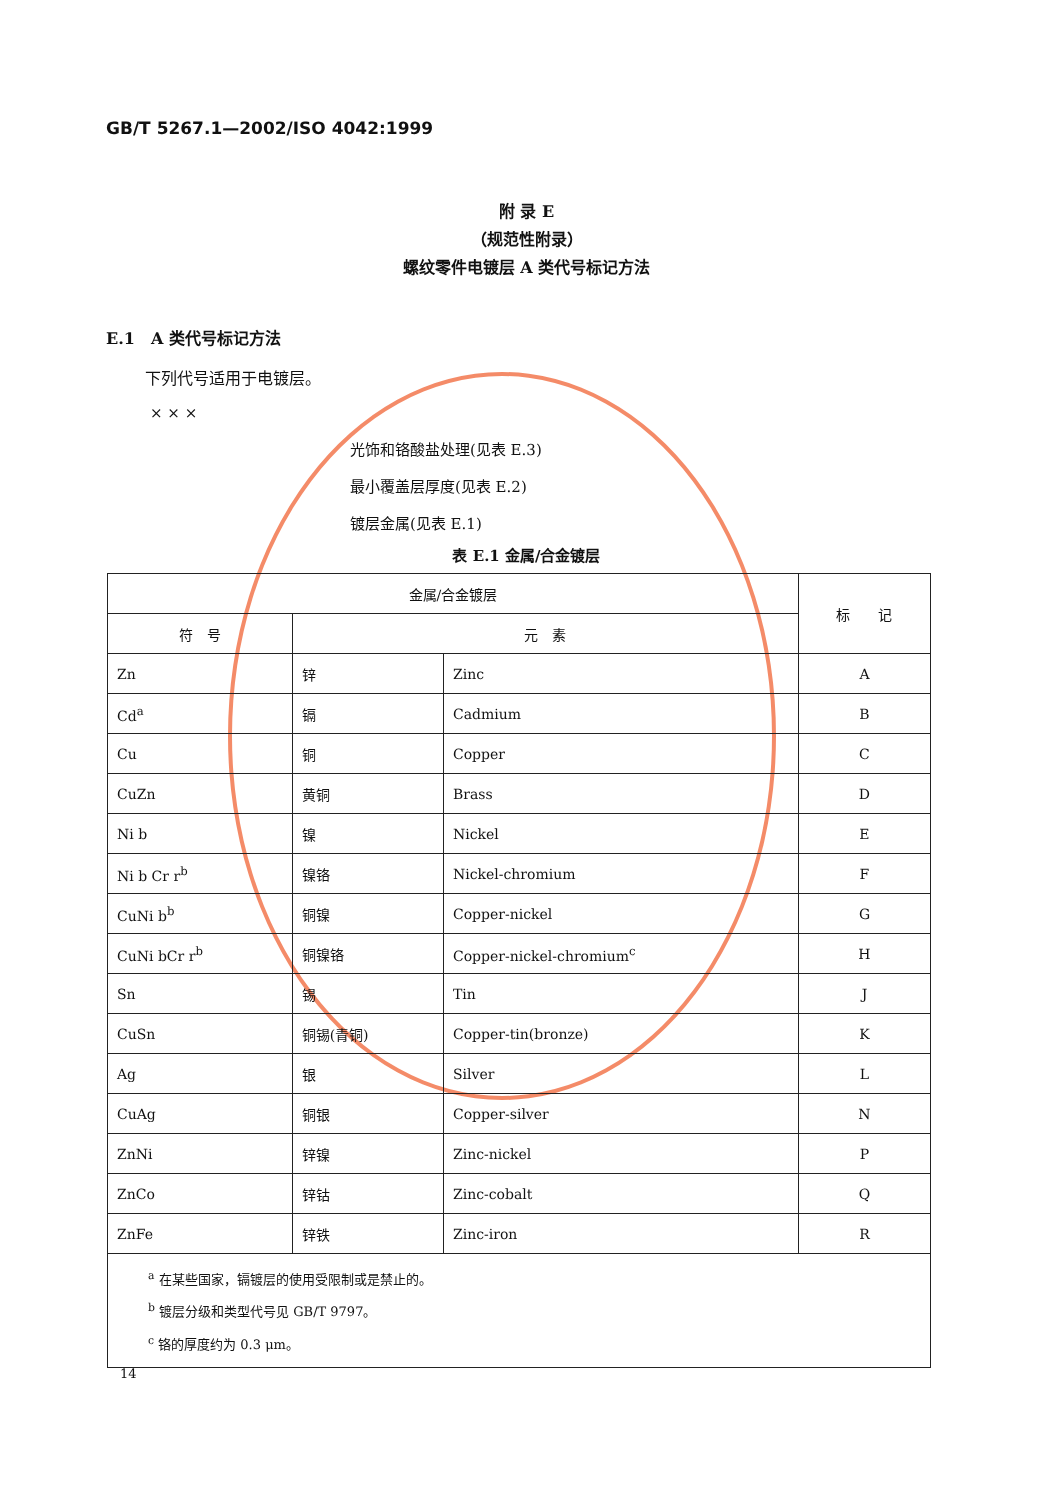GB/T 5267.1—2002/ISO 4042:1999
附 录 E
（规范性附录）
螺纹零件电镀层 A 类代号标记方法
E.1　A 类代号标记方法
下列代号适用于电镀层。
× × ×
光饰和铬酸盐处理(见表 E.3)
最小覆盖层厚度(见表 E.2)
镀层金属(见表 E.1)
表 E.1 金属/合金镀层
| 金属/合金镀层 | | | 标 记 |
| --- | --- | --- | --- |
| 符 号 | 元 素 | | |
| Zn | 锌 | Zinc | A |
| Cd<sup>a</sup> | 镉 | Cadmium | B |
| Cu | 铜 | Copper | C |
| CuZn | 黄铜 | Brass | D |
| Ni b | 镍 | Nickel | E |
| Ni b Cr r<sup>b</sup> | 镍铬 | Nickel-chromium | F |
| CuNi b<sup>b</sup> | 铜镍 | Copper-nickel | G |
| CuNi bCr r<sup>b</sup> | 铜镍铬 | Copper-nickel-chromium<sup>c</sup> | H |
| Sn | 锡 | Tin | J |
| CuSn | 铜锡(青铜) | Copper-tin(bronze) | K |
| Ag | 银 | Silver | L |
| CuAg | 铜银 | Copper-silver | N |
| ZnNi | 锌镍 | Zinc-nickel | P |
| ZnCo | 锌钴 | Zinc-cobalt | Q |
| ZnFe | 锌铁 | Zinc-iron | R |
| <sup>a</sup> 在某些国家，镉镀层的使用受限制或是禁止的。 <sup>b</sup> 镀层分级和类型代号见 GB/T 9797。 <sup>c</sup> 铬的厚度约为 0.3 μm。 | | | |
14